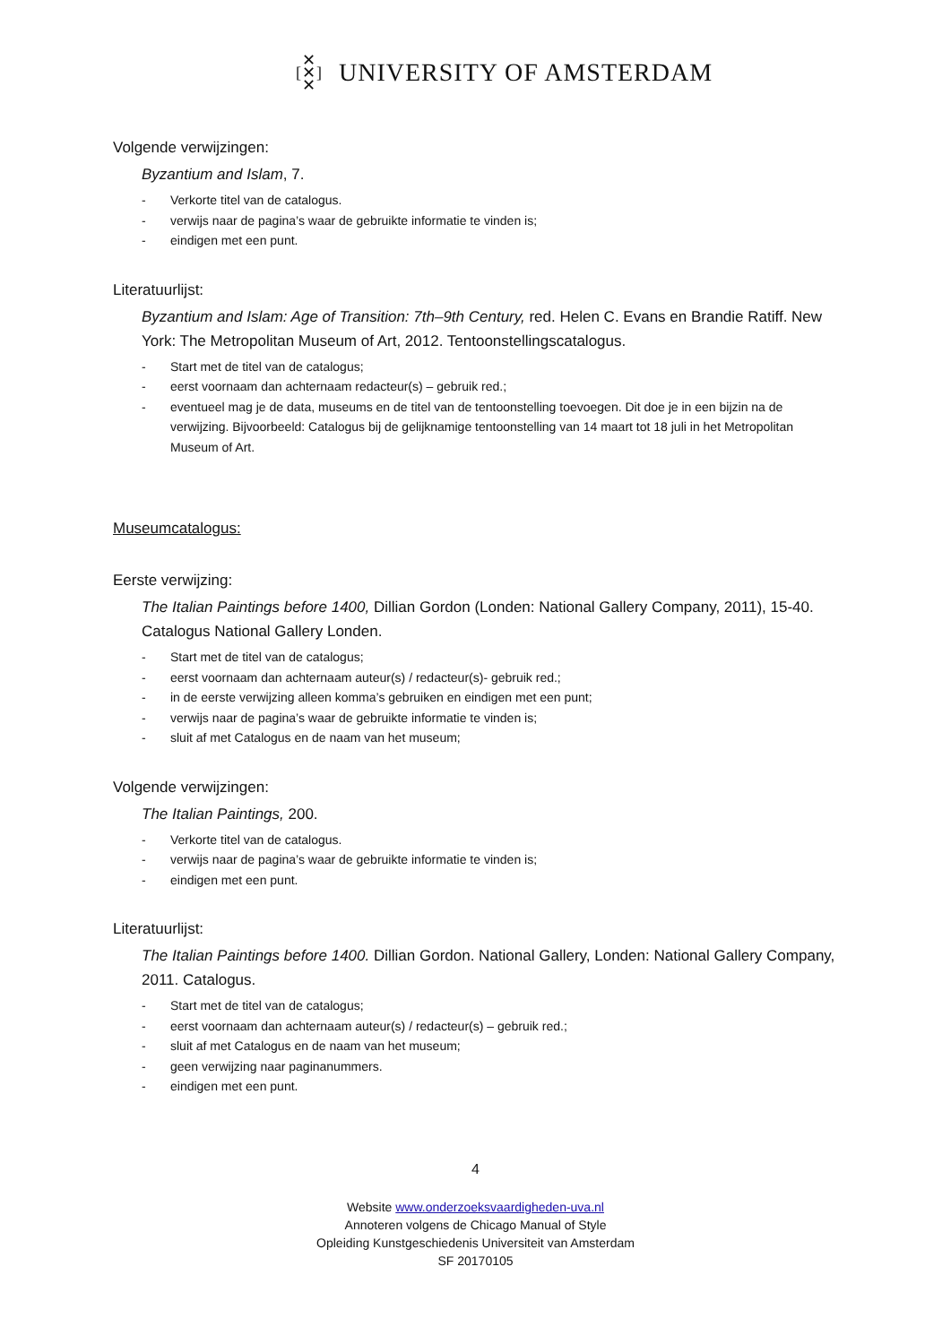✕
[✕]
✕
UNIVERSITY OF AMSTERDAM
Volgende verwijzingen:
Byzantium and Islam, 7.
- Verkorte titel van de catalogus.
- verwijs naar de pagina’s waar de gebruikte informatie te vinden is;
- eindigen met een punt.
Literatuurlijst:
Byzantium and Islam: Age of Transition: 7th–9th Century, red. Helen C. Evans en Brandie Ratiff. New York: The Metropolitan Museum of Art, 2012. Tentoonstellingscatalogus.
- Start met de titel van de catalogus;
- eerst voornaam dan achternaam redacteur(s) – gebruik red.;
- eventueel mag je de data, museums en de titel van de tentoonstelling toevoegen. Dit doe je in een bijzin na de verwijzing. Bijvoorbeeld: Catalogus bij de gelijknamige tentoonstelling van 14 maart tot 18 juli in het Metropolitan Museum of Art.
Museumcatalogus:
Eerste verwijzing:
The Italian Paintings before 1400, Dillian Gordon (Londen: National Gallery Company, 2011), 15-40. Catalogus National Gallery Londen.
- Start met de titel van de catalogus;
- eerst voornaam dan achternaam auteur(s) / redacteur(s)- gebruik red.;
- in de eerste verwijzing alleen komma’s gebruiken en eindigen met een punt;
- verwijs naar de pagina’s waar de gebruikte informatie te vinden is;
- sluit af met Catalogus en de naam van het museum;
Volgende verwijzingen:
The Italian Paintings, 200.
- Verkorte titel van de catalogus.
- verwijs naar de pagina’s waar de gebruikte informatie te vinden is;
- eindigen met een punt.
Literatuurlijst:
The Italian Paintings before 1400. Dillian Gordon. National Gallery, Londen: National Gallery Company, 2011. Catalogus.
- Start met de titel van de catalogus;
- eerst voornaam dan achternaam auteur(s) / redacteur(s) – gebruik red.;
- sluit af met Catalogus en de naam van het museum;
- geen verwijzing naar paginanummers.
- eindigen met een punt.
4
Website www.onderzoeksvaardigheden-uva.nl
Annoteren volgens de Chicago Manual of Style
Opleiding Kunstgeschiedenis Universiteit van Amsterdam
SF 20170105